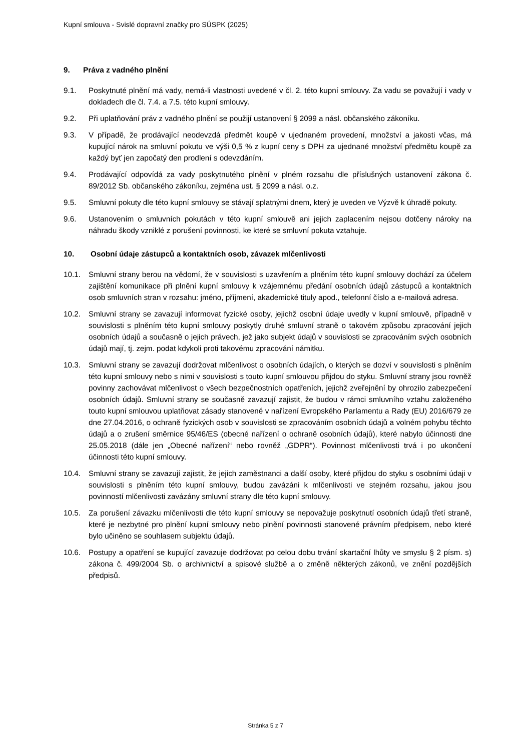Kupní smlouva - Svislé dopravní značky pro SÚSPK (2025)
9. Práva z vadného plnění
9.1. Poskytnuté plnění má vady, nemá-li vlastnosti uvedené v čl. 2. této kupní smlouvy. Za vadu se považují i vady v dokladech dle čl. 7.4. a 7.5. této kupní smlouvy.
9.2. Při uplatňování práv z vadného plnění se použijí ustanovení § 2099 a násl. občanského zákoníku.
9.3. V případě, že prodávající neodevzdá předmět koupě v ujednaném provedení, množství a jakosti včas, má kupující nárok na smluvní pokutu ve výši 0,5 % z kupní ceny s DPH za ujednané množství předmětu koupě za každý byť jen započatý den prodlení s odevzdáním.
9.4. Prodávající odpovídá za vady poskytnutého plnění v plném rozsahu dle příslušných ustanovení zákona č. 89/2012 Sb. občanského zákoníku, zejména ust. § 2099 a násl. o.z.
9.5. Smluvní pokuty dle této kupní smlouvy se stávají splatnými dnem, který je uveden ve Výzvě k úhradě pokuty.
9.6. Ustanovením o smluvních pokutách v této kupní smlouvě ani jejich zaplacením nejsou dotčeny nároky na náhradu škody vzniklé z porušení povinnosti, ke které se smluvní pokuta vztahuje.
10. Osobní údaje zástupců a kontaktních osob, závazek mlčenlivosti
10.1. Smluvní strany berou na vědomí, že v souvislosti s uzavřením a plněním této kupní smlouvy dochází za účelem zajištění komunikace při plnění kupní smlouvy k vzájemnému předání osobních údajů zástupců a kontaktních osob smluvních stran v rozsahu: jméno, příjmení, akademické tituly apod., telefonní číslo a e-mailová adresa.
10.2. Smluvní strany se zavazují informovat fyzické osoby, jejichž osobní údaje uvedly v kupní smlouvě, případně v souvislosti s plněním této kupní smlouvy poskytly druhé smluvní straně o takovém způsobu zpracování jejich osobních údajů a současně o jejich právech, jež jako subjekt údajů v souvislosti se zpracováním svých osobních údajů mají, tj. zejm. podat kdykoli proti takovému zpracování námitku.
10.3. Smluvní strany se zavazují dodržovat mlčenlivost o osobních údajích, o kterých se dozví v souvislosti s plněním této kupní smlouvy nebo s nimi v souvislosti s touto kupní smlouvou přijdou do styku. Smluvní strany jsou rovněž povinny zachovávat mlčenlivost o všech bezpečnostních opatřeních, jejichž zveřejnění by ohrozilo zabezpečení osobních údajů. Smluvní strany se současně zavazují zajistit, že budou v rámci smluvního vztahu založeného touto kupní smlouvou uplatňovat zásady stanovené v nařízení Evropského Parlamentu a Rady (EU) 2016/679 ze dne 27.04.2016, o ochraně fyzických osob v souvislosti se zpracováním osobních údajů a volném pohybu těchto údajů a o zrušení směrnice 95/46/ES (obecné nařízení o ochraně osobních údajů), které nabylo účinnosti dne 25.05.2018 (dále jen „Obecné nařízení“ nebo rovněž „GDPR“). Povinnost mlčenlivosti trvá i po ukončení účinnosti této kupní smlouvy.
10.4. Smluvní strany se zavazují zajistit, že jejich zaměstnanci a další osoby, které přijdou do styku s osobními údaji v souvislosti s plněním této kupní smlouvy, budou zavázáni k mlčenlivosti ve stejném rozsahu, jakou jsou povinností mlčenlivosti zavázány smluvní strany dle této kupní smlouvy.
10.5. Za porušení závazku mlčenlivosti dle této kupní smlouvy se nepovažuje poskytnutí osobních údajů třetí straně, které je nezbytné pro plnění kupní smlouvy nebo plnění povinnosti stanovené právním předpisem, nebo které bylo učiněno se souhlasem subjektu údajů.
10.6. Postupy a opatření se kupující zavazuje dodržovat po celou dobu trvání skartační lhůty ve smyslu § 2 písm. s) zákona č. 499/2004 Sb. o archivnictví a spisové službě a o změně některých zákonů, ve znění pozdějších předpisů.
Stránka 5 z 7